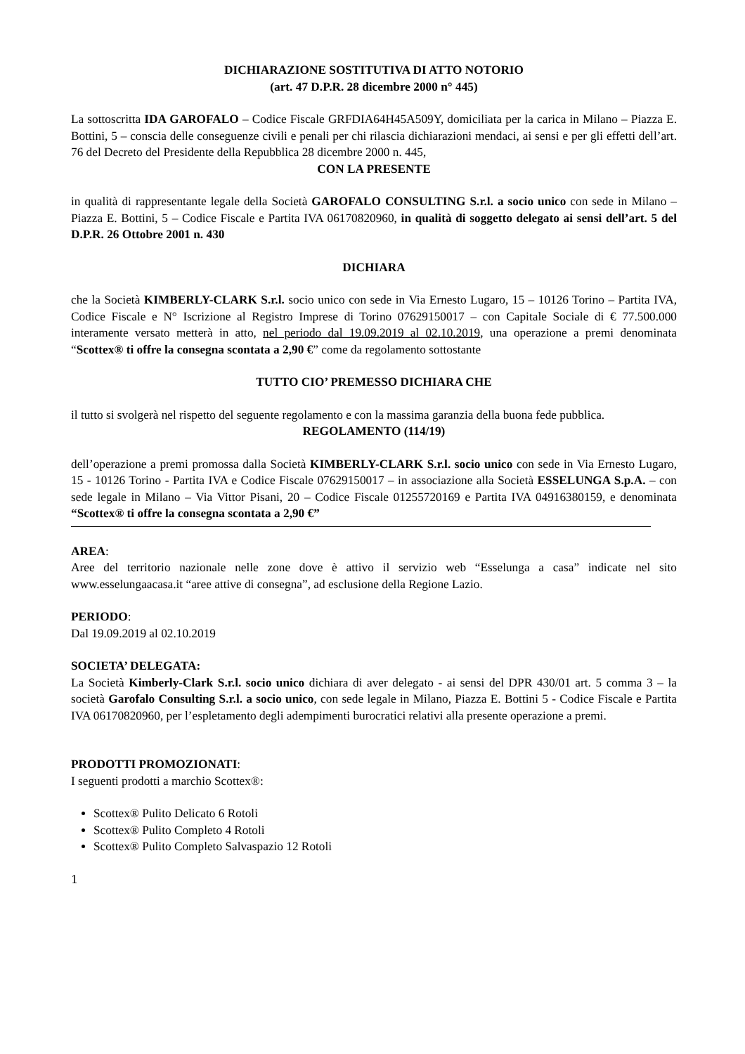DICHIARAZIONE SOSTITUTIVA DI ATTO NOTORIO
(art. 47 D.P.R. 28 dicembre 2000 n° 445)
La sottoscritta IDA GAROFALO – Codice Fiscale GRFDIA64H45A509Y, domiciliata per la carica in Milano – Piazza E. Bottini, 5 – conscia delle conseguenze civili e penali per chi rilascia dichiarazioni mendaci, ai sensi e per gli effetti dell’art. 76 del Decreto del Presidente della Repubblica 28 dicembre 2000 n. 445,
CON LA PRESENTE
in qualità di rappresentante legale della Società GAROFALO CONSULTING S.r.l. a socio unico con sede in Milano – Piazza E. Bottini, 5 – Codice Fiscale e Partita IVA 06170820960, in qualità di soggetto delegato ai sensi dell’art. 5 del D.P.R. 26 Ottobre 2001 n. 430
DICHIARA
che la Società KIMBERLY-CLARK S.r.l. socio unico con sede in Via Ernesto Lugaro, 15 – 10126 Torino – Partita IVA, Codice Fiscale e N° Iscrizione al Registro Imprese di Torino 07629150017 – con Capitale Sociale di € 77.500.000 interamente versato metterà in atto, nel periodo dal 19.09.2019 al 02.10.2019, una operazione a premi denominata “Scottex® ti offre la consegna scontata a 2,90 €” come da regolamento sottostante
TUTTO CIO’ PREMESSO DICHIARA CHE
il tutto si svolgerà nel rispetto del seguente regolamento e con la massima garanzia della buona fede pubblica.
REGOLAMENTO (114/19)
dell’operazione a premi promossa dalla Società KIMBERLY-CLARK S.r.l. socio unico con sede in Via Ernesto Lugaro, 15 - 10126 Torino - Partita IVA e Codice Fiscale 07629150017 – in associazione alla Società ESSELUNGA S.p.A. – con sede legale in Milano – Via Vittor Pisani, 20 – Codice Fiscale 01255720169 e Partita IVA 04916380159, e denominata “Scottex® ti offre la consegna scontata a 2,90 €”
AREA:
Aree del territorio nazionale nelle zone dove è attivo il servizio web “Esselunga a casa” indicate nel sito www.esselungaacasa.it “aree attive di consegna”, ad esclusione della Regione Lazio.
PERIODO:
Dal 19.09.2019 al 02.10.2019
SOCIETA’ DELEGATA:
La Società Kimberly-Clark S.r.l. socio unico dichiara di aver delegato - ai sensi del DPR 430/01 art. 5 comma 3 – la società Garofalo Consulting S.r.l. a socio unico, con sede legale in Milano, Piazza E. Bottini 5 - Codice Fiscale e Partita IVA 06170820960, per l’espletamento degli adempimenti burocratici relativi alla presente operazione a premi.
PRODOTTI PROMOZIONATI:
I seguenti prodotti a marchio Scottex®:
Scottex® Pulito Delicato 6 Rotoli
Scottex® Pulito Completo 4 Rotoli
Scottex® Pulito Completo Salvaspazio 12 Rotoli
1